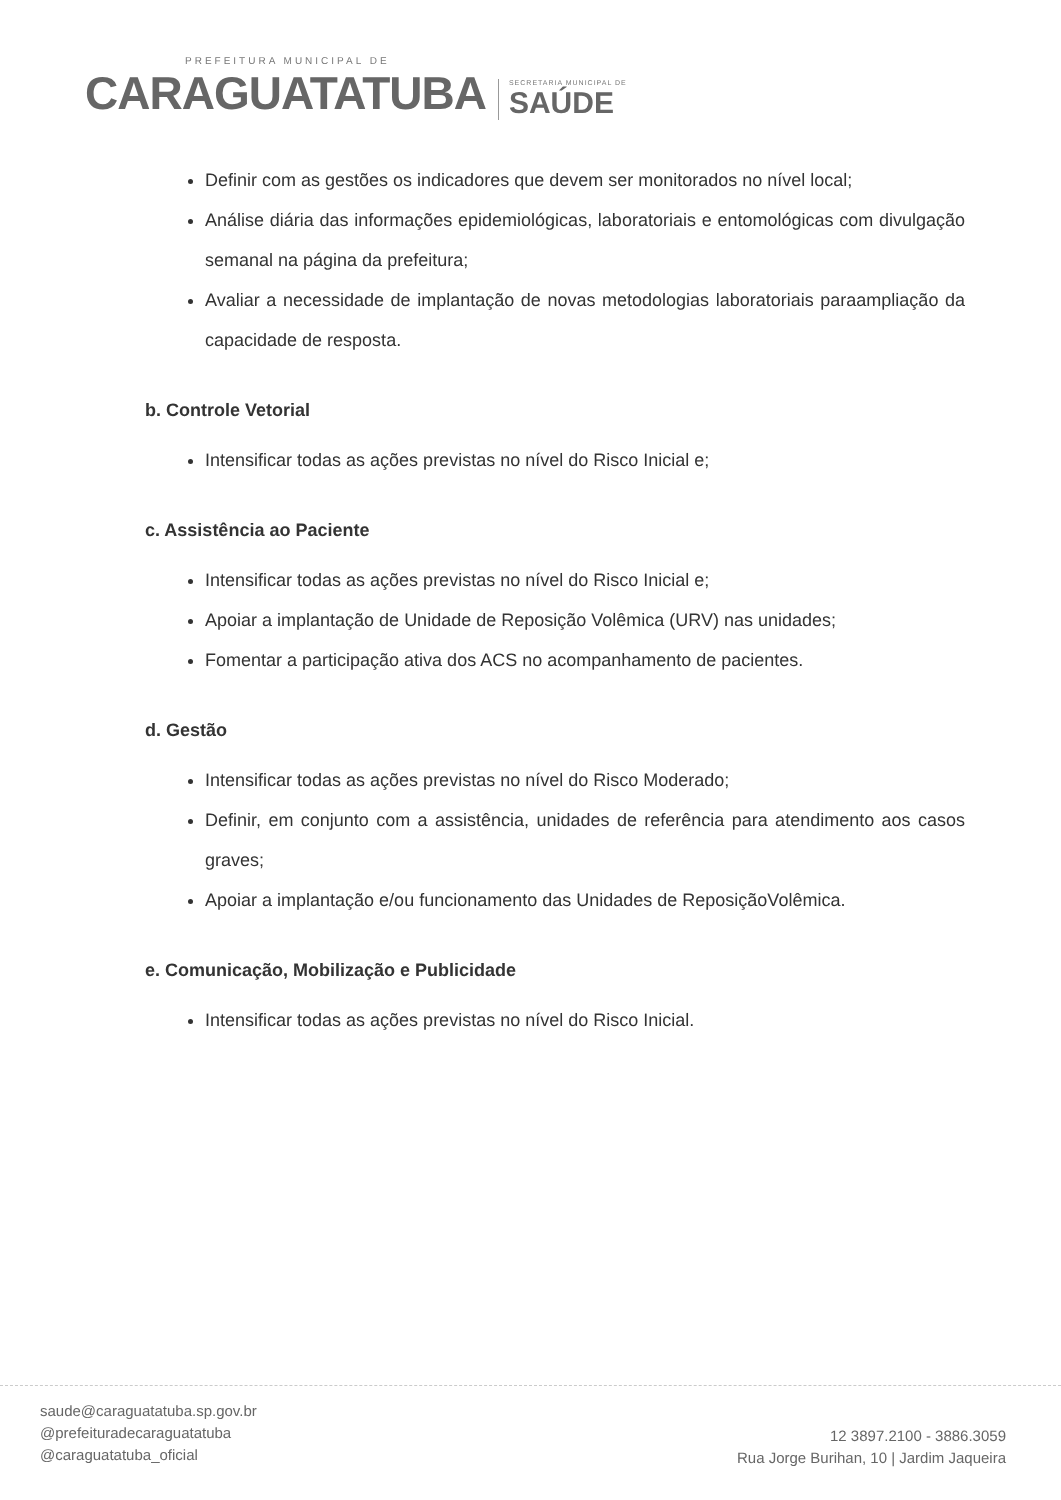PREFEITURA MUNICIPAL DE
CARAGUATATUBA SECRETARIA MUNICIPAL DE SAÚDE
Definir com as gestões os indicadores que devem ser monitorados no nível local;
Análise diária das informações epidemiológicas, laboratoriais e entomológicas com divulgação semanal na página da prefeitura;
Avaliar a necessidade de implantação de novas metodologias laboratoriais paraampliação da capacidade de resposta.
b. Controle Vetorial
Intensificar todas as ações previstas no nível do Risco Inicial e;
c. Assistência ao Paciente
Intensificar todas as ações previstas no nível do Risco Inicial e;
Apoiar a implantação de Unidade de Reposição Volêmica (URV) nas unidades;
Fomentar a participação ativa dos ACS no acompanhamento de pacientes.
d. Gestão
Intensificar todas as ações previstas no nível do Risco Moderado;
Definir, em conjunto com a assistência, unidades de referência para atendimento aos casos graves;
Apoiar a implantação e/ou funcionamento das Unidades de ReposiçãoVolêmica.
e. Comunicação, Mobilização e Publicidade
Intensificar todas as ações previstas no nível do Risco Inicial.
saude@caraguatatuba.sp.gov.br
@prefeituradecaraguatatuba
@caraguatatuba_oficial
12 3897.2100 - 3886.3059
Rua Jorge Burihan, 10 | Jardim Jaqueira